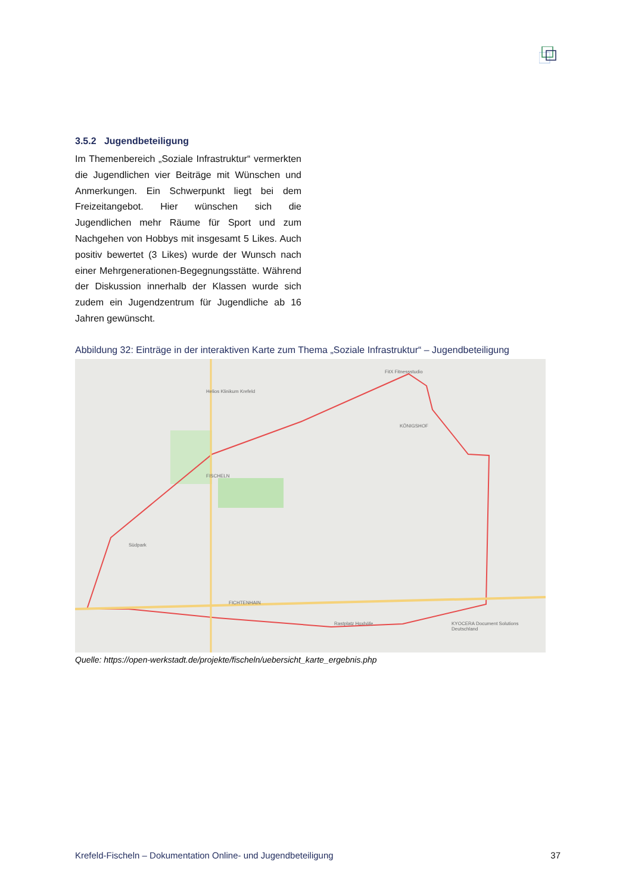3.5.2 Jugendbeteiligung
Im Themenbereich „Soziale Infrastruktur“ vermerkten die Jugendlichen vier Beiträge mit Wünschen und Anmerkungen. Ein Schwerpunkt liegt bei dem Freizeitangebot. Hier wünschen sich die Jugendlichen mehr Räume für Sport und zum Nachgehen von Hobbys mit insgesamt 5 Likes. Auch positiv bewertet (3 Likes) wurde der Wunsch nach einer Mehrgenerationen-Begegnungsstätte. Während der Diskussion innerhalb der Klassen wurde sich zudem ein Jugendzentrum für Jugendliche ab 16 Jahren gewünscht.
Abbildung 32: Einträge in der interaktiven Karte zum Thema „Soziale Infrastruktur“ – Jugendbeteiligung
FISCHELN
KÖNIGSHOF
FICHTENHAIN
Helios Klinikum Krefeld
Südpark
FitX Fitnessstudio
Rastplatz Hoxhöfe
KYOCERA Document Solutions Deutschland
Quelle: https://open-werkstadt.de/projekte/fischeln/uebersicht_karte_ergebnis.php
Krefeld-Fischeln – Dokumentation Online- und Jugendbeteiligung 37